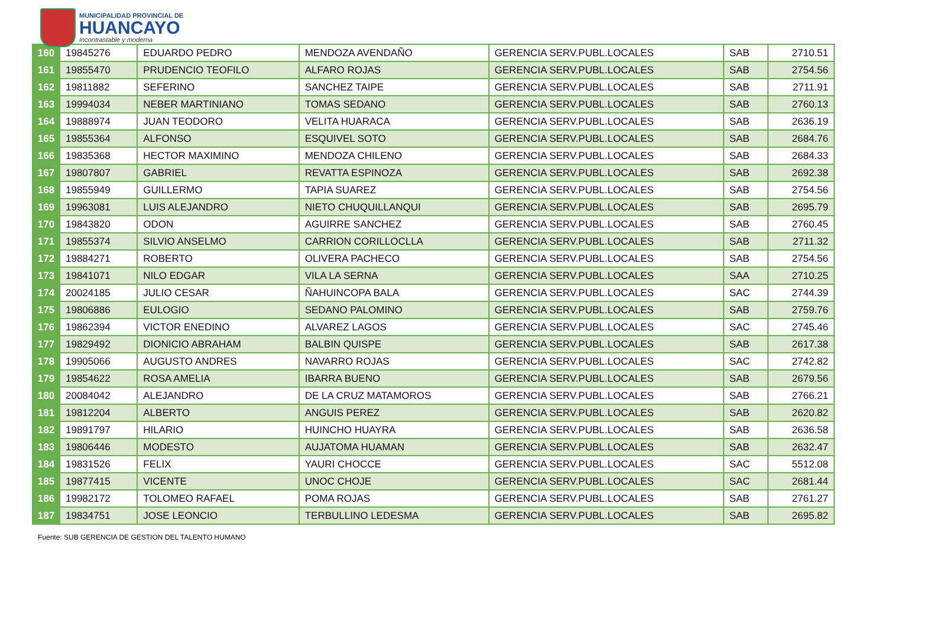MUNICIPALIDAD PROVINCIAL DE
HUANCAYO
Incontrastable y moderna
| 160 | 19845276 | EDUARDO PEDRO | MENDOZA AVENDAÑO | GERENCIA SERV.PUBL.LOCALES | SAB | 2710.51 |
| 161 | 19855470 | PRUDENCIO TEOFILO | ALFARO ROJAS | GERENCIA SERV.PUBL.LOCALES | SAB | 2754.56 |
| 162 | 19811882 | SEFERINO | SANCHEZ TAIPE | GERENCIA SERV.PUBL.LOCALES | SAB | 2711.91 |
| 163 | 19994034 | NEBER MARTINIANO | TOMAS SEDANO | GERENCIA SERV.PUBL.LOCALES | SAB | 2760.13 |
| 164 | 19888974 | JUAN TEODORO | VELITA HUARACA | GERENCIA SERV.PUBL.LOCALES | SAB | 2636.19 |
| 165 | 19855364 | ALFONSO | ESQUIVEL SOTO | GERENCIA SERV.PUBL.LOCALES | SAB | 2684.76 |
| 166 | 19835368 | HECTOR MAXIMINO | MENDOZA CHILENO | GERENCIA SERV.PUBL.LOCALES | SAB | 2684.33 |
| 167 | 19807807 | GABRIEL | REVATTA ESPINOZA | GERENCIA SERV.PUBL.LOCALES | SAB | 2692.38 |
| 168 | 19855949 | GUILLERMO | TAPIA SUAREZ | GERENCIA SERV.PUBL.LOCALES | SAB | 2754.56 |
| 169 | 19963081 | LUIS ALEJANDRO | NIETO CHUQUILLANQUI | GERENCIA SERV.PUBL.LOCALES | SAB | 2695.79 |
| 170 | 19843820 | ODON | AGUIRRE SANCHEZ | GERENCIA SERV.PUBL.LOCALES | SAB | 2760.45 |
| 171 | 19855374 | SILVIO ANSELMO | CARRION CORILLOCLLA | GERENCIA SERV.PUBL.LOCALES | SAB | 2711.32 |
| 172 | 19884271 | ROBERTO | OLIVERA PACHECO | GERENCIA SERV.PUBL.LOCALES | SAB | 2754.56 |
| 173 | 19841071 | NILO EDGAR | VILA LA SERNA | GERENCIA SERV.PUBL.LOCALES | SAA | 2710.25 |
| 174 | 20024185 | JULIO CESAR | ÑAHUINCOPA BALA | GERENCIA SERV.PUBL.LOCALES | SAC | 2744.39 |
| 175 | 19806886 | EULOGIO | SEDANO PALOMINO | GERENCIA SERV.PUBL.LOCALES | SAB | 2759.76 |
| 176 | 19862394 | VICTOR ENEDINO | ALVAREZ LAGOS | GERENCIA SERV.PUBL.LOCALES | SAC | 2745.46 |
| 177 | 19829492 | DIONICIO ABRAHAM | BALBIN QUISPE | GERENCIA SERV.PUBL.LOCALES | SAB | 2617.38 |
| 178 | 19905066 | AUGUSTO ANDRES | NAVARRO ROJAS | GERENCIA SERV.PUBL.LOCALES | SAC | 2742.82 |
| 179 | 19854622 | ROSA AMELIA | IBARRA BUENO | GERENCIA SERV.PUBL.LOCALES | SAB | 2679.56 |
| 180 | 20084042 | ALEJANDRO | DE LA CRUZ MATAMOROS | GERENCIA SERV.PUBL.LOCALES | SAB | 2766.21 |
| 181 | 19812204 | ALBERTO | ANGUIS PEREZ | GERENCIA SERV.PUBL.LOCALES | SAB | 2620.82 |
| 182 | 19891797 | HILARIO | HUINCHO HUAYRA | GERENCIA SERV.PUBL.LOCALES | SAB | 2636.58 |
| 183 | 19806446 | MODESTO | AUJATOMA HUAMAN | GERENCIA SERV.PUBL.LOCALES | SAB | 2632.47 |
| 184 | 19831526 | FELIX | YAURI CHOCCE | GERENCIA SERV.PUBL.LOCALES | SAC | 5512.08 |
| 185 | 19877415 | VICENTE | UNOC CHOJE | GERENCIA SERV.PUBL.LOCALES | SAC | 2681.44 |
| 186 | 19982172 | TOLOMEO RAFAEL | POMA ROJAS | GERENCIA SERV.PUBL.LOCALES | SAB | 2761.27 |
| 187 | 19834751 | JOSE LEONCIO | TERBULLINO LEDESMA | GERENCIA SERV.PUBL.LOCALES | SAB | 2695.82 |
Fuente: SUB GERENCIA DE GESTION DEL TALENTO HUMANO